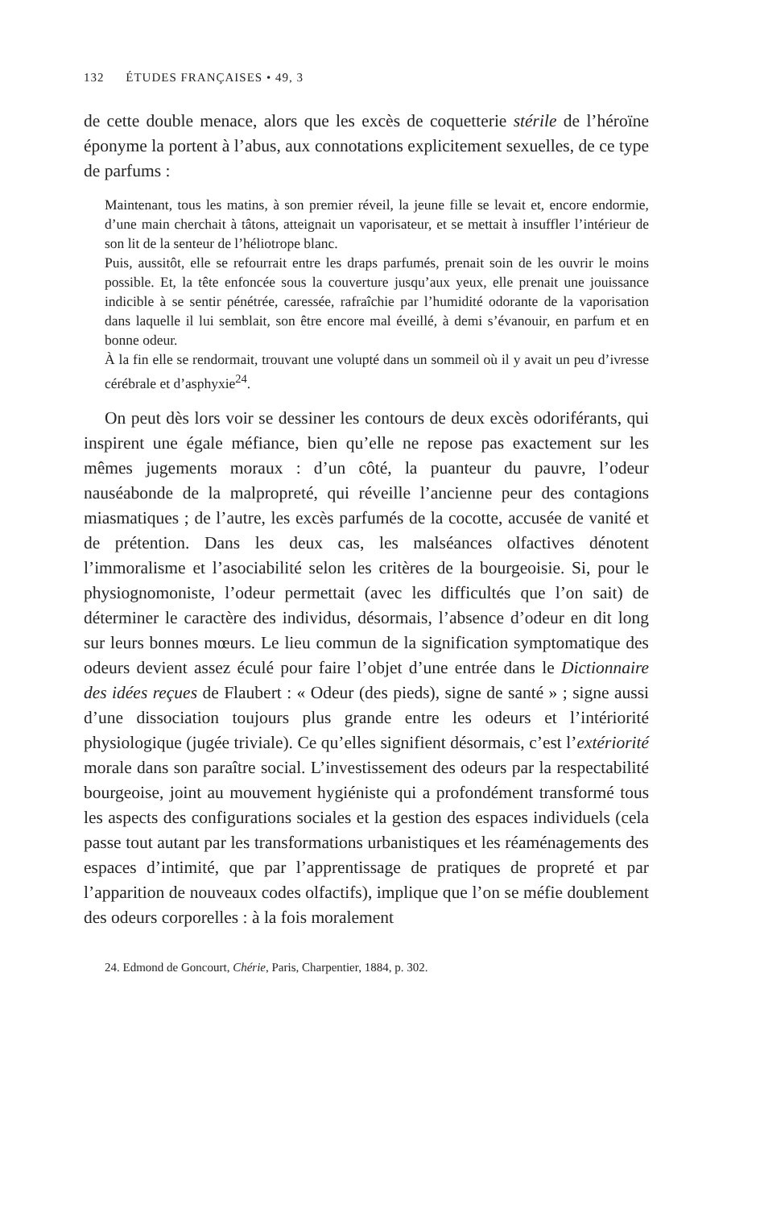132 ÉTUDES FRANÇAISES • 49, 3
de cette double menace, alors que les excès de coquetterie stérile de l’héroïne éponyme la portent à l’abus, aux connotations explicitement sexuelles, de ce type de parfums :
Maintenant, tous les matins, à son premier réveil, la jeune fille se levait et, encore endormie, d’une main cherchait à tâtons, atteignait un vaporisateur, et se mettait à insuffler l’intérieur de son lit de la senteur de l’héliotrope blanc.
Puis, aussitôt, elle se refourrait entre les draps parfumés, prenait soin de les ouvrir le moins possible. Et, la tête enfoncée sous la couverture jusqu’aux yeux, elle prenait une jouissance indicible à se sentir pénétrée, caressée, rafraîchie par l’humidité odorante de la vaporisation dans laquelle il lui semblait, son être encore mal éveillé, à demi s’évanouir, en parfum et en bonne odeur.
À la fin elle se rendormait, trouvant une volupté dans un sommeil où il y avait un peu d’ivresse cérébrale et d’asphyxie<sup>24</sup>.
On peut dès lors voir se dessiner les contours de deux excès odoriférants, qui inspirent une égale méfiance, bien qu’elle ne repose pas exactement sur les mêmes jugements moraux : d’un côté, la puanteur du pauvre, l’odeur nauséabonde de la malpropreté, qui réveille l’ancienne peur des contagions miasmatiques ; de l’autre, les excès parfumés de la cocotte, accusée de vanité et de prétention. Dans les deux cas, les malséances olfactives dénotent l’immoralisme et l’asociabilité selon les critères de la bourgeoisie. Si, pour le physiognomoniste, l’odeur permettait (avec les difficultés que l’on sait) de déterminer le caractère des individus, désormais, l’absence d’odeur en dit long sur leurs bonnes mœurs. Le lieu commun de la signification symptomatique des odeurs devient assez éculé pour faire l’objet d’une entrée dans le Dictionnaire des idées reçues de Flaubert : « Odeur (des pieds), signe de santé » ; signe aussi d’une dissociation toujours plus grande entre les odeurs et l’intériorité physiologique (jugée triviale). Ce qu’elles signifient désormais, c’est l’extériorité morale dans son paraître social. L’investissement des odeurs par la respectabilité bourgeoise, joint au mouvement hygiéniste qui a profondément transformé tous les aspects des configurations sociales et la gestion des espaces individuels (cela passe tout autant par les transformations urbanistiques et les réaménagements des espaces d’intimité, que par l’apprentissage de pratiques de propreté et par l’apparition de nouveaux codes olfactifs), implique que l’on se méfie doublement des odeurs corporelles : à la fois moralement
24. Edmond de Goncourt, Chérie, Paris, Charpentier, 1884, p. 302.